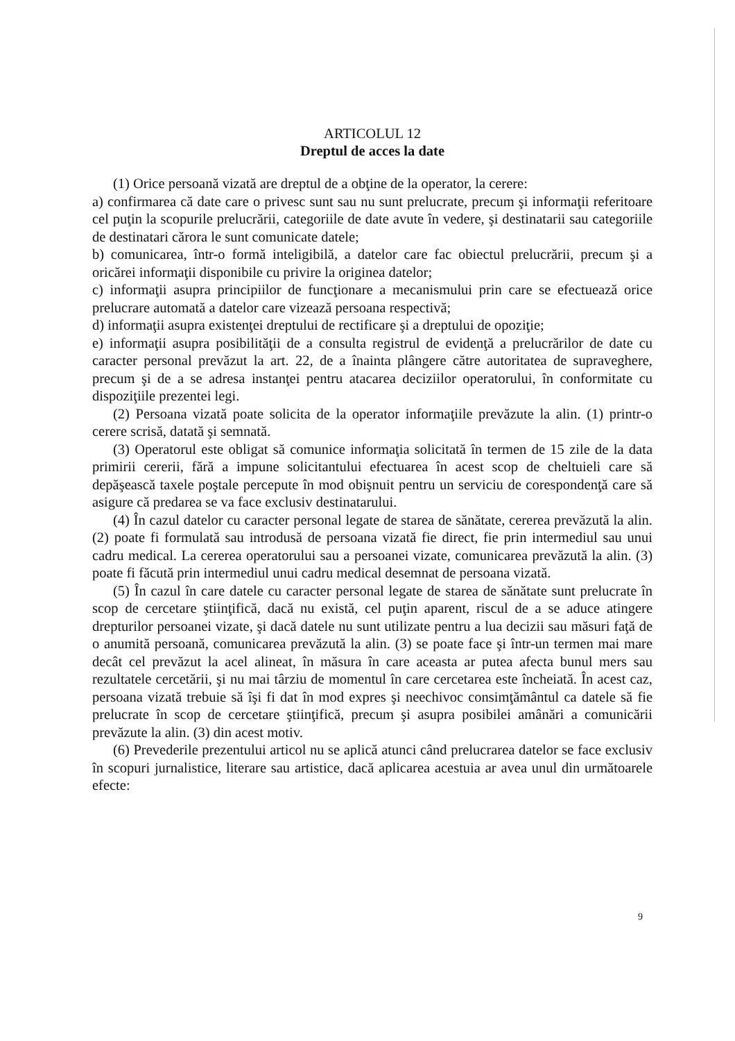ARTICOLUL 12
Dreptul de acces la date
(1) Orice persoană vizată are dreptul de a obţine de la operator, la cerere:
a) confirmarea că date care o privesc sunt sau nu sunt prelucrate, precum şi informaţii referitoare cel puţin la scopurile prelucrării, categoriile de date avute în vedere, şi destinatarii sau categoriile de destinatari cărora le sunt comunicate datele;
b) comunicarea, într-o formă inteligibilă, a datelor care fac obiectul prelucrării, precum şi a oricărei informaţii disponibile cu privire la originea datelor;
c) informaţii asupra principiilor de funcţionare a mecanismului prin care se efectuează orice prelucrare automată a datelor care vizează persoana respectivă;
d) informaţii asupra existenţei dreptului de rectificare şi a dreptului de opoziţie;
e) informaţii asupra posibilităţii de a consulta registrul de evidenţă a prelucrărilor de date cu caracter personal prevăzut la art. 22, de a înainta plângere către autoritatea de supraveghere, precum şi de a se adresa instanţei pentru atacarea deciziilor operatorului, în conformitate cu dispoziţiile prezentei legi.
(2) Persoana vizată poate solicita de la operator informaţiile prevăzute la alin. (1) printr-o cerere scrisă, datată şi semnată.
(3) Operatorul este obligat să comunice informaţia solicitată în termen de 15 zile de la data primirii cererii, fără a impune solicitantului efectuarea în acest scop de cheltuieli care să depăşească taxele poştale percepute în mod obişnuit pentru un serviciu de corespondenţă care să asigure că predarea se va face exclusiv destinatarului.
(4) În cazul datelor cu caracter personal legate de starea de sănătate, cererea prevăzută la alin. (2) poate fi formulată sau introdusă de persoana vizată fie direct, fie prin intermediul sau unui cadru medical. La cererea operatorului sau a persoanei vizate, comunicarea prevăzută la alin. (3) poate fi făcută prin intermediul unui cadru medical desemnat de persoana vizată.
(5) În cazul în care datele cu caracter personal legate de starea de sănătate sunt prelucrate în scop de cercetare ştiinţifică, dacă nu există, cel puţin aparent, riscul de a se aduce atingere drepturilor persoanei vizate, şi dacă datele nu sunt utilizate pentru a lua decizii sau măsuri faţă de o anumită persoană, comunicarea prevăzută la alin. (3) se poate face şi într-un termen mai mare decât cel prevăzut la acel alineat, în măsura în care aceasta ar putea afecta bunul mers sau rezultatele cercetării, şi nu mai târziu de momentul în care cercetarea este încheiată. În acest caz, persoana vizată trebuie să îşi fi dat în mod expres şi neechivoc consimţământul ca datele să fie prelucrate în scop de cercetare ştiinţifică, precum şi asupra posibilei amânări a comunicării prevăzute la alin. (3) din acest motiv.
(6) Prevederile prezentului articol nu se aplică atunci când prelucrarea datelor se face exclusiv în scopuri jurnalistice, literare sau artistice, dacă aplicarea acestuia ar avea unul din următoarele efecte:
9